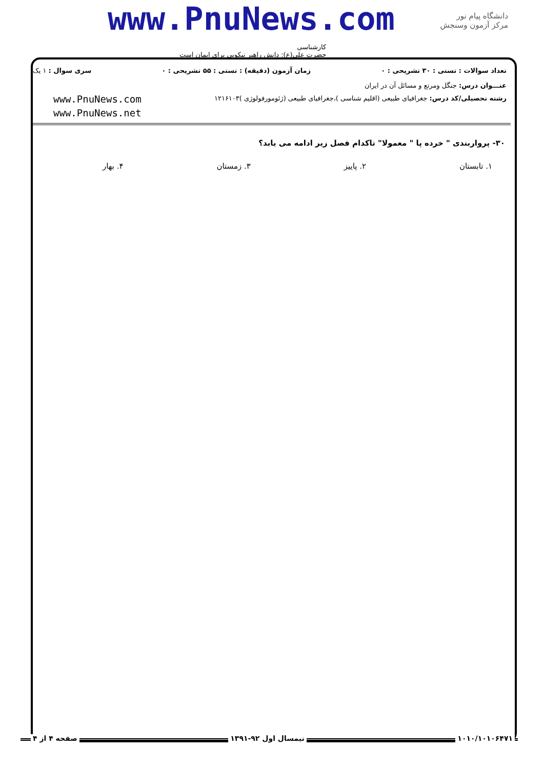www.PnuNews.com
دانشگاه پیام نور
مرکز آزمون وسنجش
کارشناسی
حضرت علی(ع): دانش راهبر نیکویی برای ایمان است
تعداد سوالات : تستی : ۳۰ تشریحی : ۰ زمان آزمون (دقیقه) : تستی : ۵۵ تشریحی : ۰ سری سوال : ۱ یک
عنـــوان درس: جنگل ومرتع و مسائل آن در ایران
رشته تحصیلی/کد درس: جغرافیای طبیعی (اقلیم شناسی )،جغرافیای طبیعی (ژئومورفولوژی )۱۲۱۶۱۰۳
www.PnuNews.com
www.PnuNews.net
۳۰- پرواربندی " خرده پا " معمولا" تاکدام فصل زیر ادامه می یابد؟
۱. تابستان ۲. پاییز ۳. زمستان ۴. بهار
۱۰۱۰/۱۰۱۰۶۴۷۱ نیمسال اول ۹۲-۱۳۹۱ صفحه ۴ از ۴